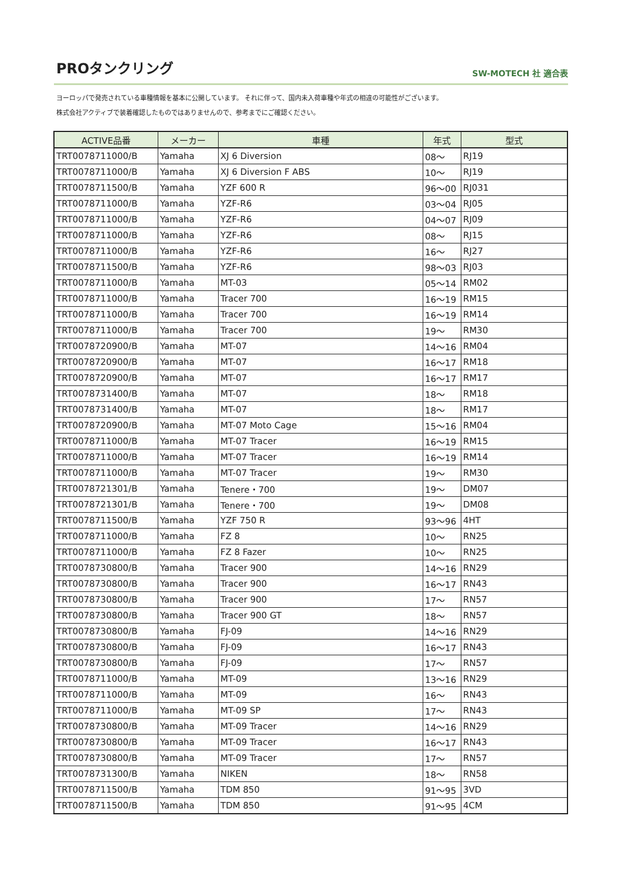PROタンクリング
SW-MOTECH 社 適合表
ヨーロッパで発売されている車種情報を基本に公開しています。 それに伴って、国内未入荷車種や年式の相違の可能性がございます。
株式会社アクティブで装着確認したものではありませんので、参考までにご確認ください。
| ACTIVE品番 | メーカー | 車種 | 年式 | 型式 |
| --- | --- | --- | --- | --- |
| TRT0078711000/B | Yamaha | XJ 6 Diversion | 08～ | RJ19 |
| TRT0078711000/B | Yamaha | XJ 6 Diversion F ABS | 10～ | RJ19 |
| TRT0078711500/B | Yamaha | YZF 600 R | 96～00 | RJ031 |
| TRT0078711000/B | Yamaha | YZF-R6 | 03～04 | RJ05 |
| TRT0078711000/B | Yamaha | YZF-R6 | 04～07 | RJ09 |
| TRT0078711000/B | Yamaha | YZF-R6 | 08～ | RJ15 |
| TRT0078711000/B | Yamaha | YZF-R6 | 16～ | RJ27 |
| TRT0078711500/B | Yamaha | YZF-R6 | 98～03 | RJ03 |
| TRT0078711000/B | Yamaha | MT-03 | 05～14 | RM02 |
| TRT0078711000/B | Yamaha | Tracer 700 | 16～19 | RM15 |
| TRT0078711000/B | Yamaha | Tracer 700 | 16～19 | RM14 |
| TRT0078711000/B | Yamaha | Tracer 700 | 19～ | RM30 |
| TRT0078720900/B | Yamaha | MT-07 | 14～16 | RM04 |
| TRT0078720900/B | Yamaha | MT-07 | 16～17 | RM18 |
| TRT0078720900/B | Yamaha | MT-07 | 16～17 | RM17 |
| TRT0078731400/B | Yamaha | MT-07 | 18～ | RM18 |
| TRT0078731400/B | Yamaha | MT-07 | 18～ | RM17 |
| TRT0078720900/B | Yamaha | MT-07 Moto Cage | 15～16 | RM04 |
| TRT0078711000/B | Yamaha | MT-07 Tracer | 16～19 | RM15 |
| TRT0078711000/B | Yamaha | MT-07 Tracer | 16～19 | RM14 |
| TRT0078711000/B | Yamaha | MT-07 Tracer | 19～ | RM30 |
| TRT0078721301/B | Yamaha | Tenere・700 | 19～ | DM07 |
| TRT0078721301/B | Yamaha | Tenere・700 | 19～ | DM08 |
| TRT0078711500/B | Yamaha | YZF 750 R | 93～96 | 4HT |
| TRT0078711000/B | Yamaha | FZ 8 | 10～ | RN25 |
| TRT0078711000/B | Yamaha | FZ 8 Fazer | 10～ | RN25 |
| TRT0078730800/B | Yamaha | Tracer 900 | 14～16 | RN29 |
| TRT0078730800/B | Yamaha | Tracer 900 | 16～17 | RN43 |
| TRT0078730800/B | Yamaha | Tracer 900 | 17～ | RN57 |
| TRT0078730800/B | Yamaha | Tracer 900 GT | 18～ | RN57 |
| TRT0078730800/B | Yamaha | FJ-09 | 14～16 | RN29 |
| TRT0078730800/B | Yamaha | FJ-09 | 16～17 | RN43 |
| TRT0078730800/B | Yamaha | FJ-09 | 17～ | RN57 |
| TRT0078711000/B | Yamaha | MT-09 | 13～16 | RN29 |
| TRT0078711000/B | Yamaha | MT-09 | 16～ | RN43 |
| TRT0078711000/B | Yamaha | MT-09 SP | 17～ | RN43 |
| TRT0078730800/B | Yamaha | MT-09 Tracer | 14～16 | RN29 |
| TRT0078730800/B | Yamaha | MT-09 Tracer | 16～17 | RN43 |
| TRT0078730800/B | Yamaha | MT-09 Tracer | 17～ | RN57 |
| TRT0078731300/B | Yamaha | NIKEN | 18～ | RN58 |
| TRT0078711500/B | Yamaha | TDM 850 | 91～95 | 3VD |
| TRT0078711500/B | Yamaha | TDM 850 | 91～95 | 4CM |